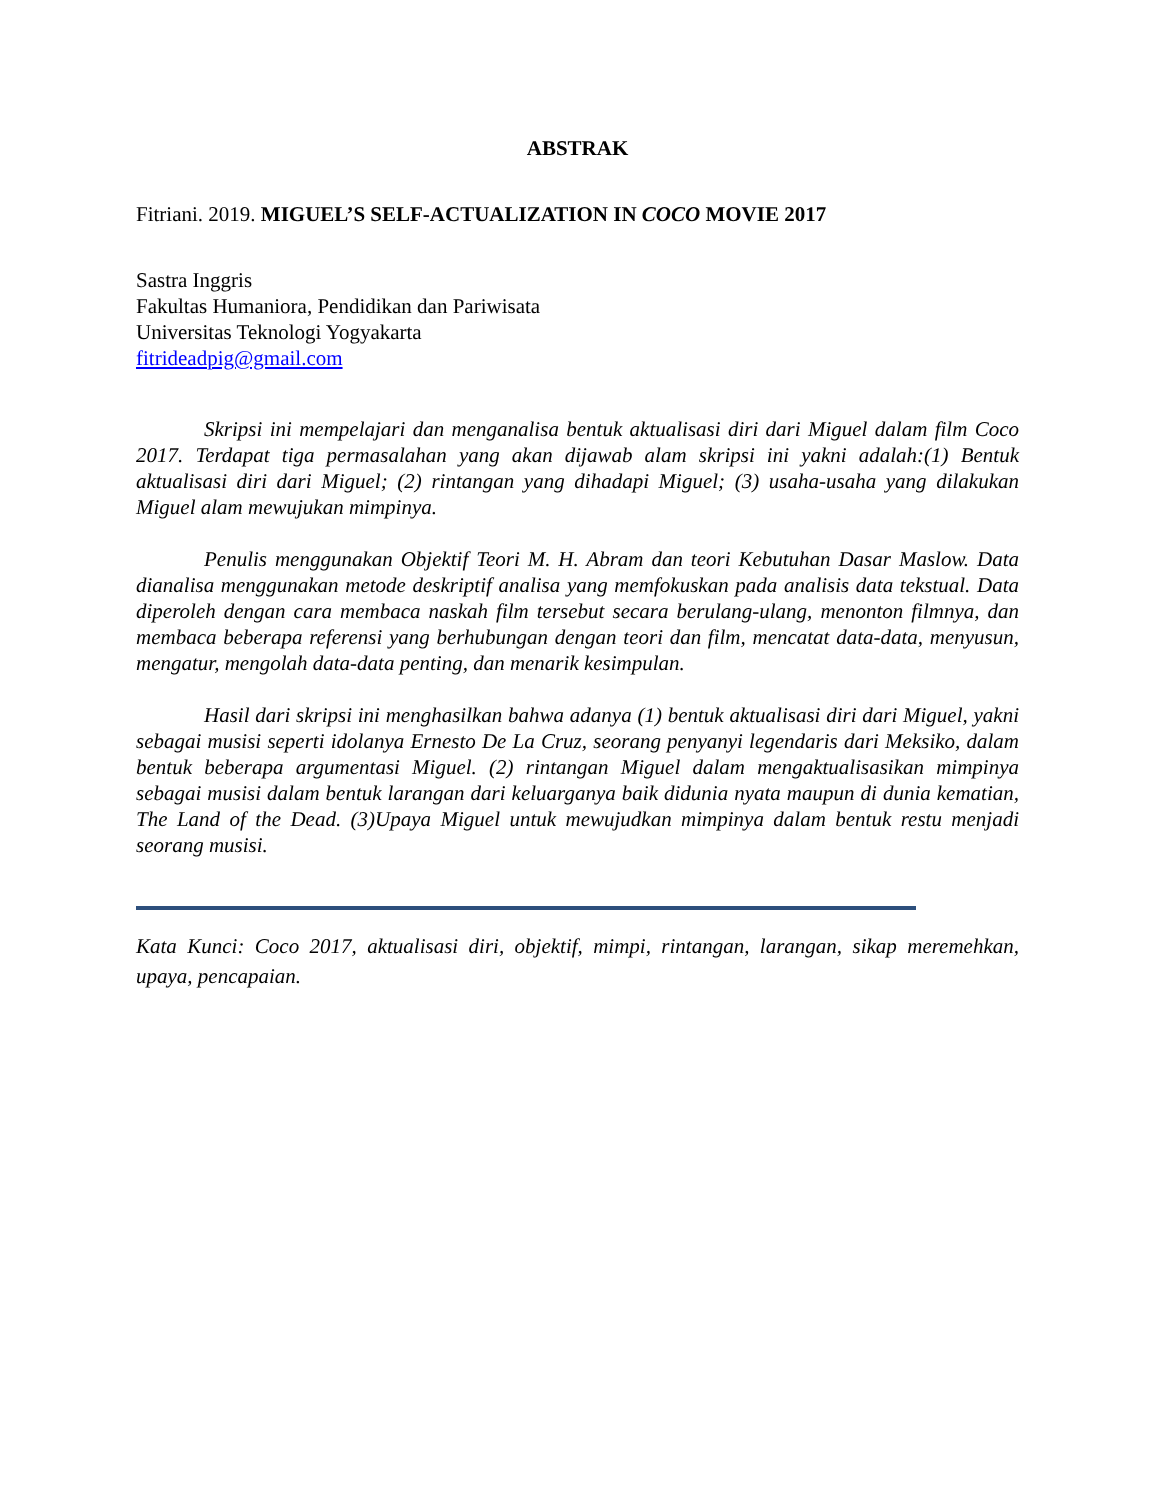ABSTRAK
Fitriani. 2019. MIGUEL’S SELF-ACTUALIZATION IN COCO MOVIE 2017
Sastra Inggris
Fakultas Humaniora, Pendidikan dan Pariwisata
Universitas Teknologi Yogyakarta
fitrideadpig@gmail.com
Skripsi ini mempelajari dan menganalisa bentuk aktualisasi diri dari Miguel dalam film Coco 2017. Terdapat tiga permasalahan yang akan dijawab alam skripsi ini yakni adalah:(1) Bentuk aktualisasi diri dari Miguel; (2) rintangan yang dihadapi Miguel; (3) usaha-usaha yang dilakukan Miguel alam mewujukan mimpinya.
Penulis menggunakan Objektif Teori M. H. Abram dan teori Kebutuhan Dasar Maslow. Data dianalisa menggunakan metode deskriptif analisa yang memfokuskan pada analisis data tekstual. Data diperoleh dengan cara membaca naskah film tersebut secara berulang-ulang, menonton filmnya, dan membaca beberapa referensi yang berhubungan dengan teori dan film, mencatat data-data, menyusun, mengatur, mengolah data-data penting, dan menarik kesimpulan.
Hasil dari skripsi ini menghasilkan bahwa adanya (1) bentuk aktualisasi diri dari Miguel, yakni sebagai musisi seperti idolanya Ernesto De La Cruz, seorang penyanyi legendaris dari Meksiko, dalam bentuk beberapa argumentasi Miguel. (2) rintangan Miguel dalam mengaktualisasikan mimpinya sebagai musisi dalam bentuk larangan dari keluarganya baik didunia nyata maupun di dunia kematian, The Land of the Dead. (3)Upaya Miguel untuk mewujudkan mimpinya dalam bentuk restu menjadi seorang musisi.
Kata Kunci: Coco 2017, aktualisasi diri, objektif, mimpi, rintangan, larangan, sikap meremehkan, upaya, pencapaian.